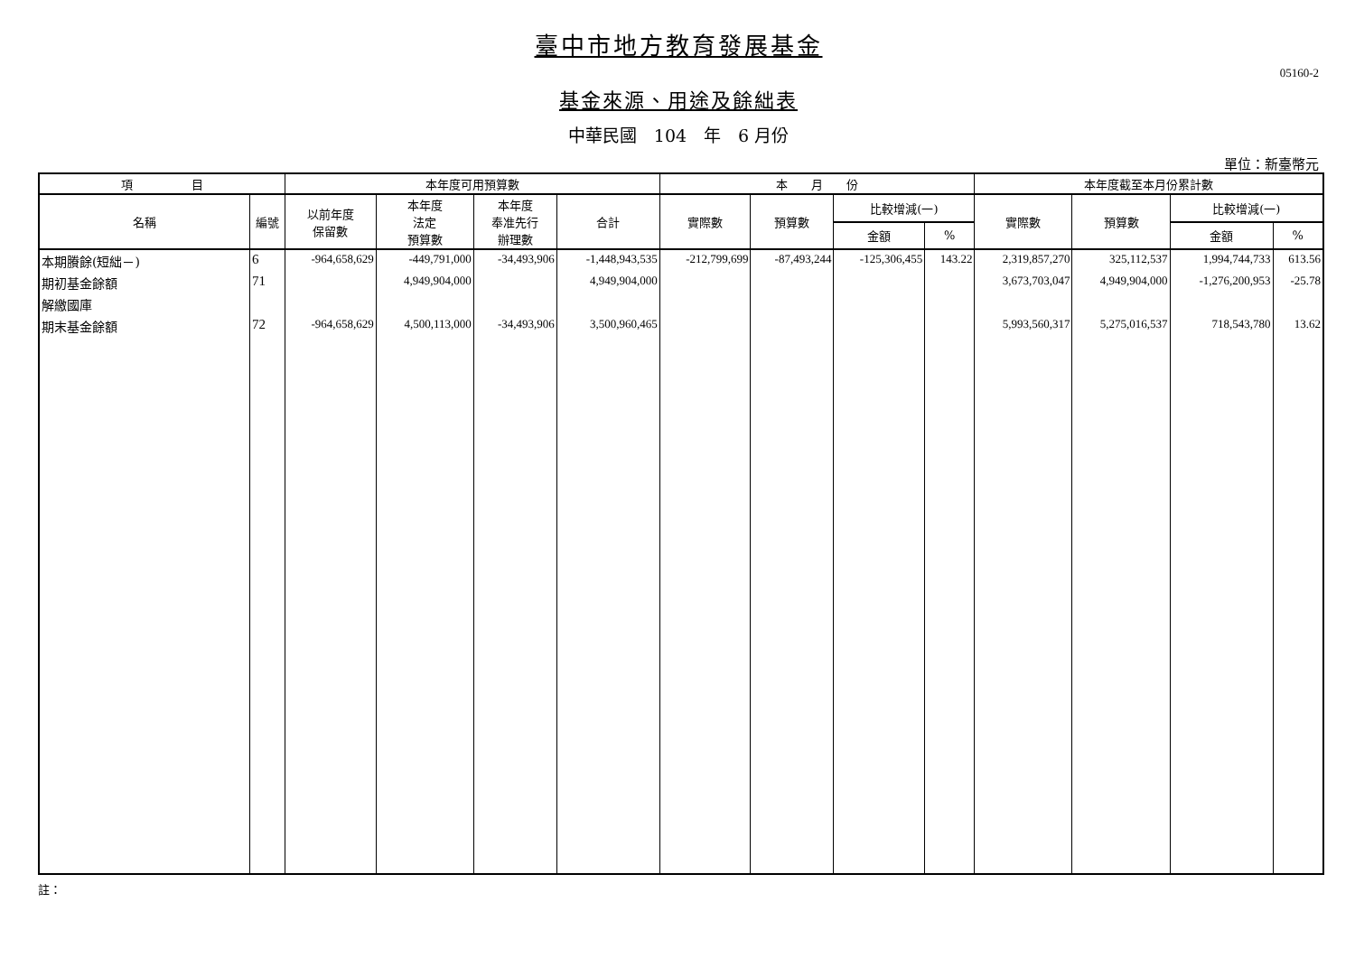臺中市地方教育發展基金
05160-2
基金來源、用途及餘絀表
中華民國　104　年　6 月份
單位：新臺幣元
| 項 目 | | 本年度可用預算數 | | | | 本 月 份 | | | | 本年度截至本月份累計數 | | | |
| --- | --- | --- | --- | --- | --- | --- | --- | --- | --- | --- | --- | --- | --- |
| 名稱 | 編號 | 以前年度 保留數 | 本年度 法定 預算數 | 本年度 奉准先行 辦理數 | 合計 | 實際數 | 預算數 | 比較增減(一) | | 實際數 | 預算數 | 比較增減(一) | |
| | | | | | | | | 金額 | % | | | 金額 | % |
| 本期賸餘(短絀－) | 6 | -964,658,629 | -449,791,000 | -34,493,906 | -1,448,943,535 | -212,799,699 | -87,493,244 | -125,306,455 | 143.22 | 2,319,857,270 | 325,112,537 | 1,994,744,733 | 613.56 |
| 期初基金餘額 | 71 | | 4,949,904,000 | | 4,949,904,000 | | | | | 3,673,703,047 | 4,949,904,000 | -1,276,200,953 | -25.78 |
| 解繳國庫 | | | | | | | | | | | | | |
| 期末基金餘額 | 72 | -964,658,629 | 4,500,113,000 | -34,493,906 | 3,500,960,465 | | | | | 5,993,560,317 | 5,275,016,537 | 718,543,780 | 13.62 |
註：